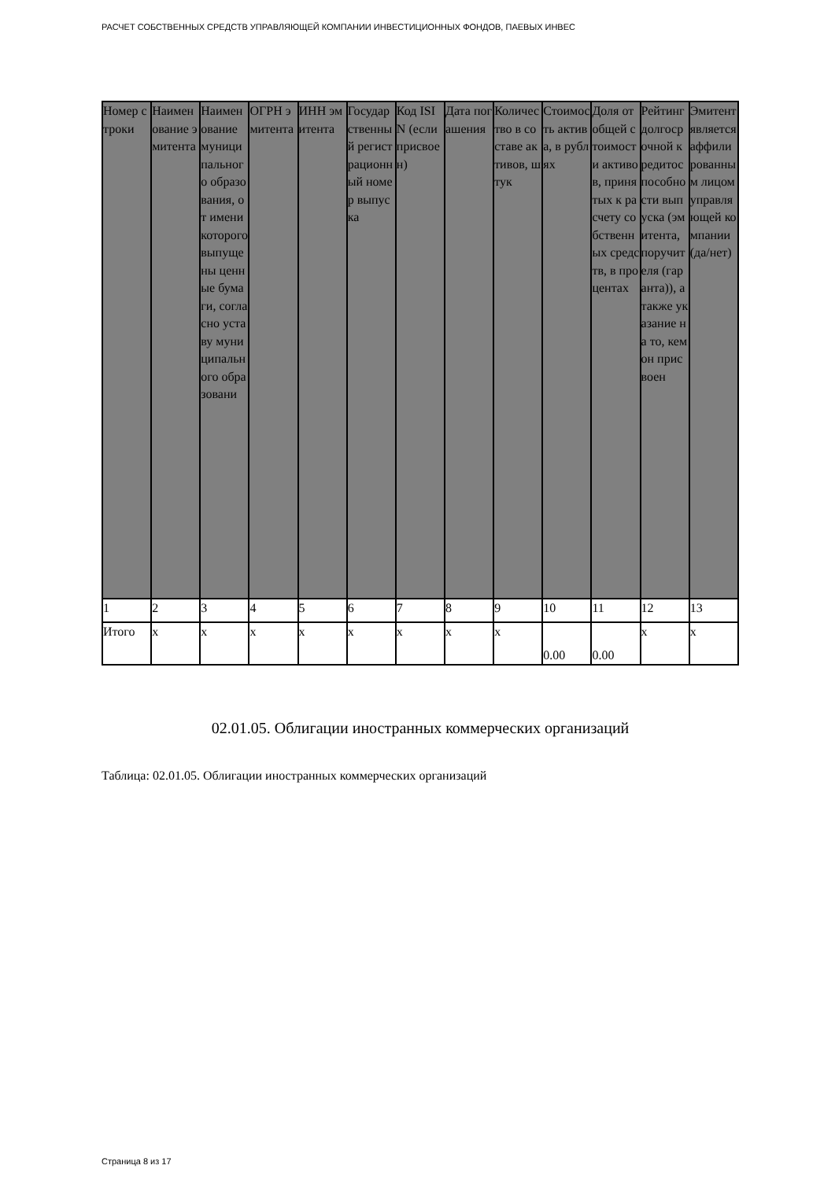РАСЧЕТ СОБСТВЕННЫХ СРЕДСТВ УПРАВЛЯЮЩЕЙ КОМПАНИИ ИНВЕСТИЦИОННЫХ ФОНДОВ, ПАЕВЫХ ИНВЕС
| Номер строки | Наименование эмитента | Наименование муниципального образования, от имени которого выпущены ценные бумаги, согласно уставу муниципального образовани | ОГРН эмитента | ИНН эмитента | Государственный регистрационный номер выпуска | Код ISIN (если присвоен) | Дата погашения | Количество в составе активов, штук | Стоимость актива, в рублях | Доля от общей стоимости активов, принятых к расчету собственных средств, в процентах | Рейтинг долгосрочной кредитоспособности выпуска (эмитента, поручителя (гаранта)), а также указание на то, кем он присвоен | Эмитент является аффилированным лицом управляющей компании (да/нет) |
| --- | --- | --- | --- | --- | --- | --- | --- | --- | --- | --- | --- | --- |
| 1 | 2 | 3 | 4 | 5 | 6 | 7 | 8 | 9 | 10 | 11 | 12 | 13 |
| Итого | x | x | x | x | x | x | x | x | 0.00 | 0.00 | x | x |
02.01.05. Облигации иностранных коммерческих организаций
Таблица: 02.01.05. Облигации иностранных коммерческих организаций
Страница 8 из 17